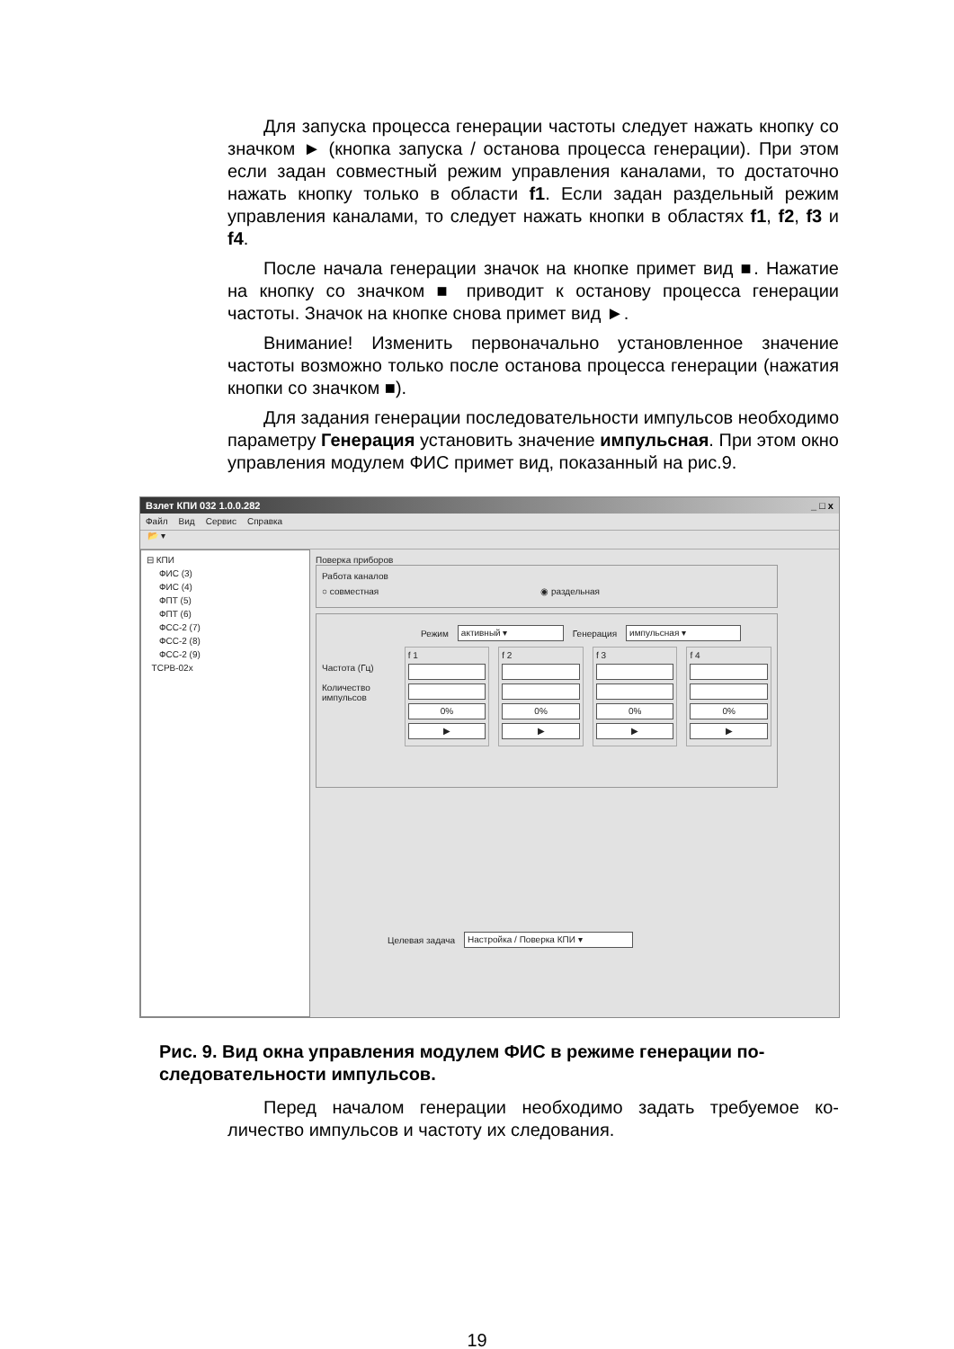Для запуска процесса генерации частоты следует нажать кноп­ку со значком ► (кнопка запуска / останова процесса генерации). При этом если задан совместный режим управления каналами, то достаточно нажать кнопку только в области f1. Если задан раз­дельный режим управления каналами, то следует нажать кнопки в областях f1, f2, f3 и f4.
После начала генерации значок на кнопке примет вид ■. Нажатие на кнопку со значком ■ приводит к останову процесса ге­нерации частоты. Значок на кнопке снова примет вид ►.
Внимание! Изменить первоначально установленное значение частоты возможно только после останова процесса генерации (нажатия кнопки со значком ■).
Для задания генерации последовательности импульсов необ­ходимо параметру Генерация установить значение импульсная. При этом окно управления модулем ФИС примет вид, показанный на рис.9.
Взлет КПИ 032 1.0.0.282 _ □ x
Файл Вид Сервис Справка
📂 ▾
⊟ КПИ
ФИС (3)
ФИС (4)
ФПТ (5)
ФПТ (6)
ФСС-2 (7)
ФСС-2 (8)
ФСС-2 (9)
ТСРВ-02х
Поверка приборов
Работа каналов
○ совместная ◉ раздельная
Режим активный ▾ Генерация импульсная ▾
Частота (Гц)
Количество импульсов
f 1
0%
▶
f 2
0%
▶
f 3
0%
▶
f 4
0%
▶
Целевая задача Настройка / Поверка КПИ ▾
Рис. 9. Вид окна управления модулем ФИС в режиме генерации по­следовательности импульсов.
Перед началом генерации необходимо задать требуемое ко­личество импульсов и частоту их следования.
19